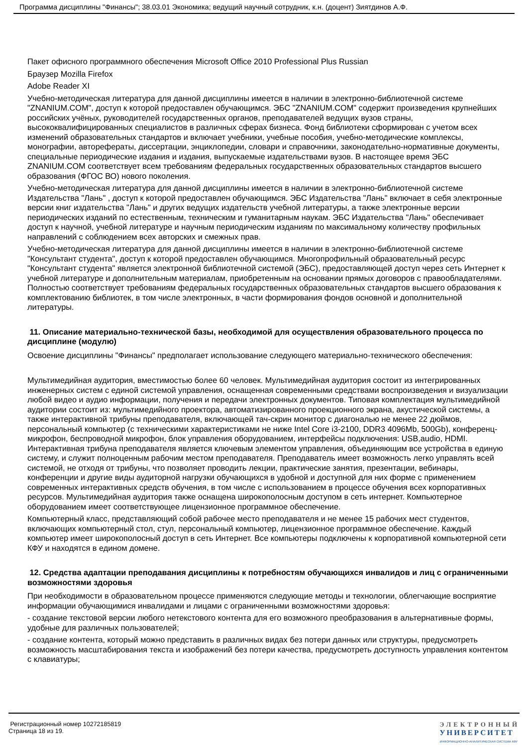Программа дисциплины "Финансы"; 38.03.01 Экономика; ведущий научный сотрудник, к.н. (доцент) Зиятдинов А.Ф.
Пакет офисного программного обеспечения Microsoft Office 2010 Professional Plus Russian
Браузер Mozilla Firefox
Adobe Reader XI
Учебно-методическая литература для данной дисциплины имеется в наличии в электронно-библиотечной системе "ZNANIUM.COM", доступ к которой предоставлен обучающимся. ЭБС "ZNANIUM.COM" содержит произведения крупнейших российских учёных, руководителей государственных органов, преподавателей ведущих вузов страны, высококвалифицированных специалистов в различных сферах бизнеса. Фонд библиотеки сформирован с учетом всех изменений образовательных стандартов и включает учебники, учебные пособия, учебно-методические комплексы, монографии, авторефераты, диссертации, энциклопедии, словари и справочники, законодательно-нормативные документы, специальные периодические издания и издания, выпускаемые издательствами вузов. В настоящее время ЭБС ZNANIUM.COM соответствует всем требованиям федеральных государственных образовательных стандартов высшего образования (ФГОС ВО) нового поколения.
Учебно-методическая литература для данной дисциплины имеется в наличии в электронно-библиотечной системе Издательства "Лань" , доступ к которой предоставлен обучающимся. ЭБС Издательства "Лань" включает в себя электронные версии книг издательства "Лань" и других ведущих издательств учебной литературы, а также электронные версии периодических изданий по естественным, техническим и гуманитарным наукам. ЭБС Издательства "Лань" обеспечивает доступ к научной, учебной литературе и научным периодическим изданиям по максимальному количеству профильных направлений с соблюдением всех авторских и смежных прав.
Учебно-методическая литература для данной дисциплины имеется в наличии в электронно-библиотечной системе "Консультант студента", доступ к которой предоставлен обучающимся. Многопрофильный образовательный ресурс "Консультант студента" является электронной библиотечной системой (ЭБС), предоставляющей доступ через сеть Интернет к учебной литературе и дополнительным материалам, приобретенным на основании прямых договоров с правообладателями. Полностью соответствует требованиям федеральных государственных образовательных стандартов высшего образования к комплектованию библиотек, в том числе электронных, в части формирования фондов основной и дополнительной литературы.
11. Описание материально-технической базы, необходимой для осуществления образовательного процесса по дисциплине (модулю)
Освоение дисциплины "Финансы" предполагает использование следующего материально-технического обеспечения:
Мультимедийная аудитория, вместимостью более 60 человек. Мультимедийная аудитория состоит из интегрированных инженерных систем с единой системой управления, оснащенная современными средствами воспроизведения и визуализации любой видео и аудио информации, получения и передачи электронных документов. Типовая комплектация мультимедийной аудитории состоит из: мультимедийного проектора, автоматизированного проекционного экрана, акустической системы, а также интерактивной трибуны преподавателя, включающей тач-скрин монитор с диагональю не менее 22 дюймов, персональный компьютер (с техническими характеристиками не ниже Intel Core i3-2100, DDR3 4096Mb, 500Gb), конференц-микрофон, беспроводной микрофон, блок управления оборудованием, интерфейсы подключения: USB,audio, HDMI. Интерактивная трибуна преподавателя является ключевым элементом управления, объединяющим все устройства в единую систему, и служит полноценным рабочим местом преподавателя. Преподаватель имеет возможность легко управлять всей системой, не отходя от трибуны, что позволяет проводить лекции, практические занятия, презентации, вебинары, конференции и другие виды аудиторной нагрузки обучающихся в удобной и доступной для них форме с применением современных интерактивных средств обучения, в том числе с использованием в процессе обучения всех корпоративных ресурсов. Мультимедийная аудитория также оснащена широкополосным доступом в сеть интернет. Компьютерное оборудованием имеет соответствующее лицензионное программное обеспечение.
Компьютерный класс, представляющий собой рабочее место преподавателя и не менее 15 рабочих мест студентов, включающих компьютерный стол, стул, персональный компьютер, лицензионное программное обеспечение. Каждый компьютер имеет широкополосный доступ в сеть Интернет. Все компьютеры подключены к корпоративной компьютерной сети КФУ и находятся в едином домене.
12. Средства адаптации преподавания дисциплины к потребностям обучающихся инвалидов и лиц с ограниченными возможностями здоровья
При необходимости в образовательном процессе применяются следующие методы и технологии, облегчающие восприятие информации обучающимися инвалидами и лицами с ограниченными возможностями здоровья:
- создание текстовой версии любого нетекстового контента для его возможного преобразования в альтернативные формы, удобные для различных пользователей;
- создание контента, который можно представить в различных видах без потери данных или структуры, предусмотреть возможность масштабирования текста и изображений без потери качества, предусмотреть доступность управления контентом с клавиатуры;
Регистрационный номер 10272185819
Страница 18 из 19.
ЭЛЕКТРОННЫЙ
УНИВЕРСИТЕТ
ИНФОРМАЦИОННО-АНАЛИТИЧЕСКАЯ СИСТЕМА КФУ